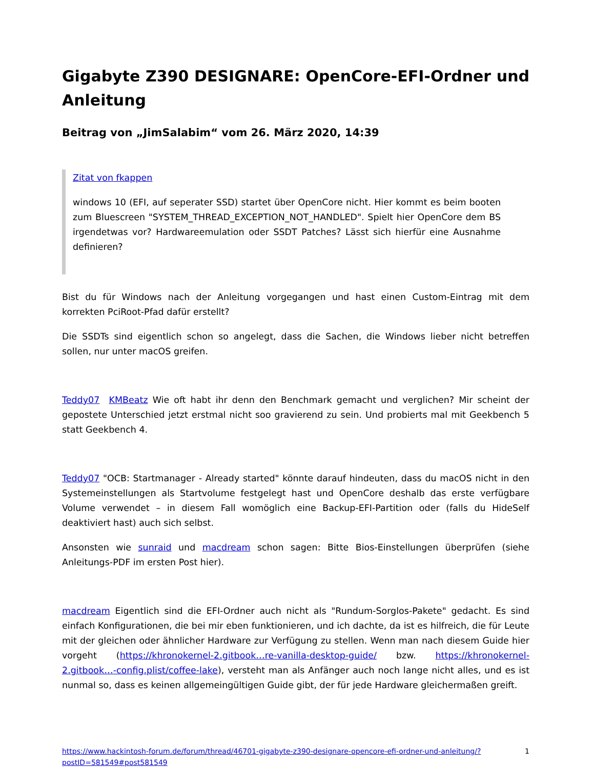Gigabyte Z390 DESIGNARE: OpenCore-EFI-Ordner und Anleitung
Beitrag von „JimSalabim“ vom 26. März 2020, 14:39
Zitat von fkappen
windows 10 (EFI, auf seperater SSD) startet über OpenCore nicht. Hier kommt es beim booten zum Bluescreen "SYSTEM_THREAD_EXCEPTION_NOT_HANDLED". Spielt hier OpenCore dem BS irgendetwas vor? Hardwareemulation oder SSDT Patches? Lässt sich hierfür eine Ausnahme definieren?
Bist du für Windows nach der Anleitung vorgegangen und hast einen Custom-Eintrag mit dem korrekten PciRoot-Pfad dafür erstellt?
Die SSDTs sind eigentlich schon so angelegt, dass die Sachen, die Windows lieber nicht betreffen sollen, nur unter macOS greifen.
Teddy07 KMBeatz Wie oft habt ihr denn den Benchmark gemacht und verglichen? Mir scheint der gepostete Unterschied jetzt erstmal nicht soo gravierend zu sein. Und probierts mal mit Geekbench 5 statt Geekbench 4.
Teddy07 "OCB: Startmanager - Already started" könnte darauf hindeuten, dass du macOS nicht in den Systemeinstellungen als Startvolume festgelegt hast und OpenCore deshalb das erste verfügbare Volume verwendet – in diesem Fall womöglich eine Backup-EFI-Partition oder (falls du HideSelf deaktiviert hast) auch sich selbst.
Ansonsten wie sunraid und macdream schon sagen: Bitte Bios-Einstellungen überprüfen (siehe Anleitungs-PDF im ersten Post hier).
macdream Eigentlich sind die EFI-Ordner auch nicht als "Rundum-Sorglos-Pakete" gedacht. Es sind einfach Konfigurationen, die bei mir eben funktionieren, und ich dachte, da ist es hilfreich, die für Leute mit der gleichen oder ähnlicher Hardware zur Verfügung zu stellen. Wenn man nach diesem Guide hier vorgeht (https://khronokernel-2.gitbook…re-vanilla-desktop-guide/ bzw. https://khronokernel-2.gitbook…-config.plist/coffee-lake), versteht man als Anfänger auch noch lange nicht alles, und es ist nunmal so, dass es keinen allgemeingültigen Guide gibt, der für jede Hardware gleichermaßen greift.
https://www.hackintosh-forum.de/forum/thread/46701-gigabyte-z390-designare-opencore-efi-ordner-und-anleitung/?postID=581549#post581549 1